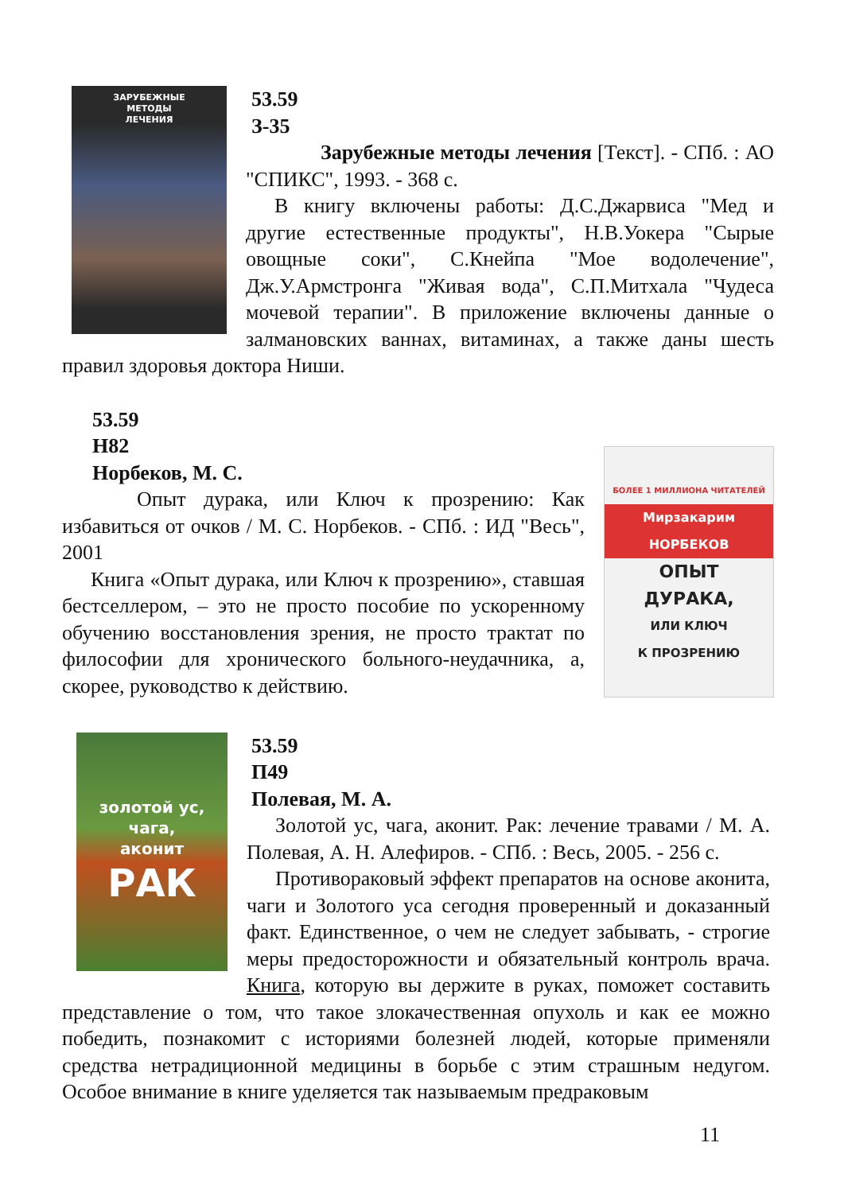ЗАРУБЕЖНЫЕ
МЕТОДЫ
ЛЕЧЕНИЯ
53.59
З-35
Зарубежные методы лечения [Текст]. - СПб. : АО "СПИКС", 1993. - 368 с.
В книгу включены работы: Д.С.Джарвиса "Мед и другие естественные продукты", Н.В.Уокера "Сырые овощные соки", С.Кнейпа "Мое водолечение", Дж.У.Армстронга "Живая вода", С.П.Митхала "Чудеса мочевой терапии". В приложение включены данные о залмановских ваннах, витаминах, а также даны шесть правил здоровья доктора Ниши.
БОЛЕЕ 1 МИЛЛИОНА ЧИТАТЕЛЕЙ
Мирзакарим НОРБЕКОВ
ОПЫТ
ДУРАКА,
ИЛИ КЛЮЧ
К ПРОЗРЕНИЮ
53.59
Н82
Норбеков, М. С.
Опыт дурака, или Ключ к прозрению: Как избавиться от очков / М. С. Норбеков. - СПб. : ИД "Весь", 2001
Книга «Опыт дурака, или Ключ к прозрению», ставшая бестселлером, – это не просто пособие по ускоренному обучению восстановления зрения, не просто трактат по философии для хронического больного-неудачника, а, скорее, руководство к действию.
золотой ус,
чага,
аконит
РАК
53.59
П49
Полевая, М. А.
Золотой ус, чага, аконит. Рак: лечение травами / М. А. Полевая, А. Н. Алефиров. - СПб. : Весь, 2005. - 256 с.
Противораковый эффект препаратов на основе аконита, чаги и Золотого уса сегодня проверенный и доказанный факт. Единственное, о чем не следует забывать, - строгие меры предосторожности и обязательный контроль врача. Книга, которую вы держите в руках, поможет составить представление о том, что такое злокачественная опухоль и как ее можно победить, познакомит с историями болезней людей, которые применяли средства нетрадиционной медицины в борьбе с этим страшным недугом. Особое внимание в книге уделяется так называемым предраковым
11